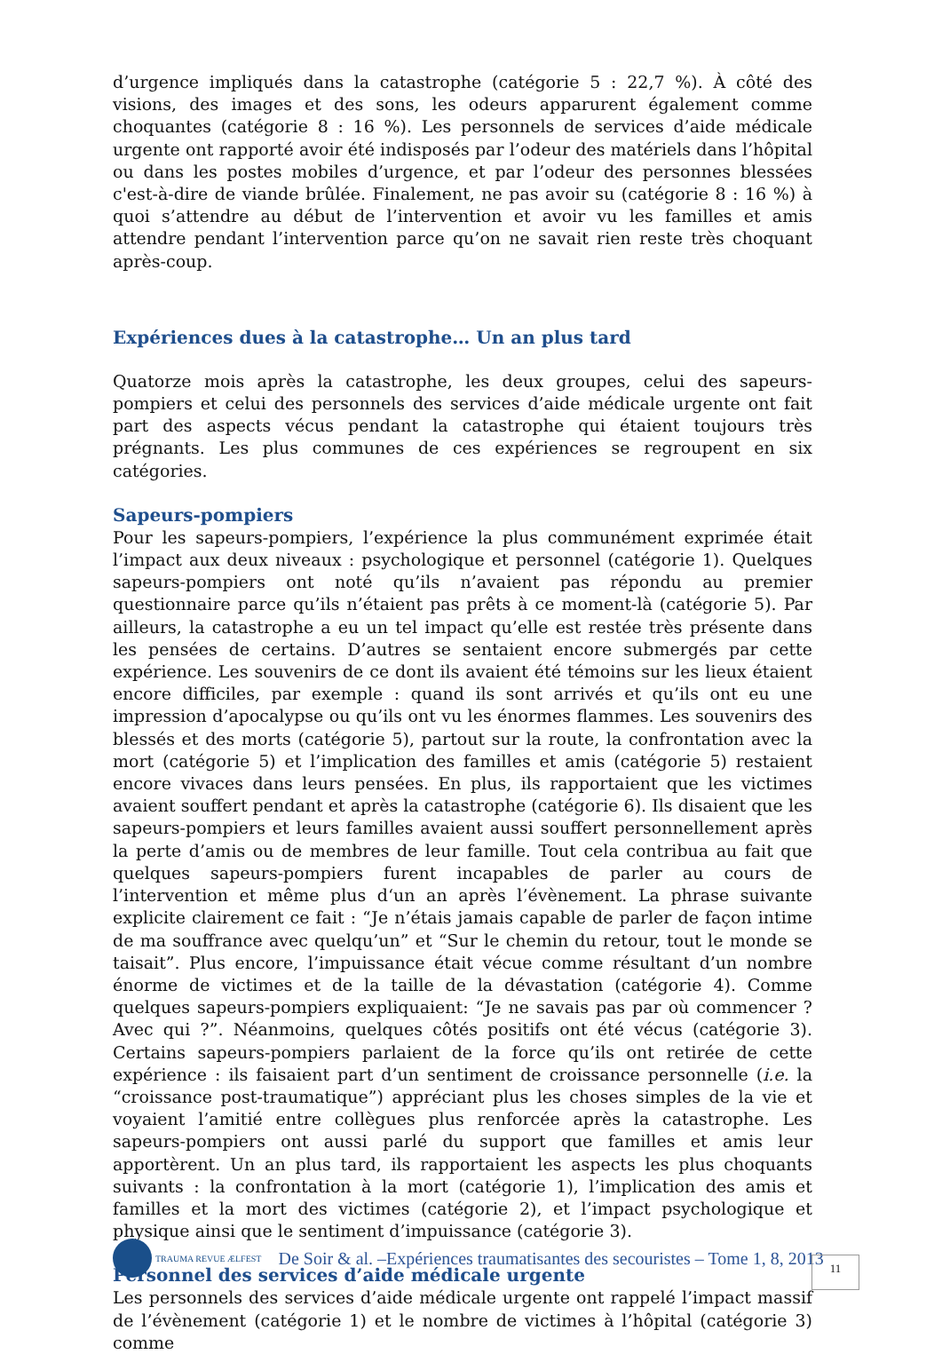d’urgence impliqués dans la catastrophe (catégorie 5 : 22,7 %). À côté des visions, des images et des sons, les odeurs apparurent également comme choquantes (catégorie 8 : 16 %). Les personnels de services d’aide médicale urgente ont rapporté avoir été indisposés par l’odeur des matériels dans l’hôpital ou dans les postes mobiles d’urgence, et par l’odeur des personnes blessées c'est-à-dire de viande brûlée. Finalement, ne pas avoir su (catégorie 8 : 16 %) à quoi s’attendre au début de l’intervention et avoir vu les familles et amis attendre pendant l’intervention parce qu’on ne savait rien reste très choquant après-coup.
Expériences dues à la catastrophe… Un an plus tard
Quatorze mois après la catastrophe, les deux groupes, celui des sapeurs-pompiers et celui des personnels des services d’aide médicale urgente ont fait part des aspects vécus pendant la catastrophe qui étaient toujours très prégnants. Les plus communes de ces expériences se regroupent en six catégories.
Sapeurs-pompiers
Pour les sapeurs-pompiers, l’expérience la plus communément exprimée était l’impact aux deux niveaux : psychologique et personnel (catégorie 1). Quelques sapeurs-pompiers ont noté qu’ils n’avaient pas répondu au premier questionnaire parce qu’ils n’étaient pas prêts à ce moment-là (catégorie 5). Par ailleurs, la catastrophe a eu un tel impact qu’elle est restée très présente dans les pensées de certains. D’autres se sentaient encore submergés par cette expérience. Les souvenirs de ce dont ils avaient été témoins sur les lieux étaient encore difficiles, par exemple : quand ils sont arrivés et qu’ils ont eu une impression d’apocalypse ou qu’ils ont vu les énormes flammes. Les souvenirs des blessés et des morts (catégorie 5), partout sur la route, la confrontation avec la mort (catégorie 5) et l’implication des familles et amis (catégorie 5) restaient encore vivaces dans leurs pensées. En plus, ils rapportaient que les victimes avaient souffert pendant et après la catastrophe (catégorie 6). Ils disaient que les sapeurs-pompiers et leurs familles avaient aussi souffert personnellement après la perte d’amis ou de membres de leur famille. Tout cela contribua au fait que quelques sapeurs-pompiers furent incapables de parler au cours de l’intervention et même plus d‘un an après l’évènement. La phrase suivante explicite clairement ce fait : “Je n’étais jamais capable de parler de façon intime de ma souffrance avec quelqu’un” et “Sur le chemin du retour, tout le monde se taisait”. Plus encore, l’impuissance était vécue comme résultant d’un nombre énorme de victimes et de la taille de la dévastation (catégorie 4). Comme quelques sapeurs-pompiers expliquaient: “Je ne savais pas par où commencer ? Avec qui ?”. Néanmoins, quelques côtés positifs ont été vécus (catégorie 3). Certains sapeurs-pompiers parlaient de la force qu’ils ont retirée de cette expérience : ils faisaient part d’un sentiment de croissance personnelle (i.e. la “croissance post-traumatique”) appréciant plus les choses simples de la vie et voyaient l’amitié entre collègues plus renforcée après la catastrophe. Les sapeurs-pompiers ont aussi parlé du support que familles et amis leur apportèrent. Un an plus tard, ils rapportaient les aspects les plus choquants suivants : la confrontation à la mort (catégorie 1), l’implication des amis et familles et la mort des victimes (catégorie 2), et l’impact psychologique et physique ainsi que le sentiment d’impuissance (catégorie 3).
Personnel des services d’aide médicale urgente
Les personnels des services d’aide médicale urgente ont rappelé l’impact massif de l’évènement (catégorie 1) et le nombre de victimes à l’hôpital (catégorie 3) comme
TRAUMA REVUE ÆLFEST De Soir & al. –Expériences traumatisantes des secouristes – Tome 1, 8, 2013
11